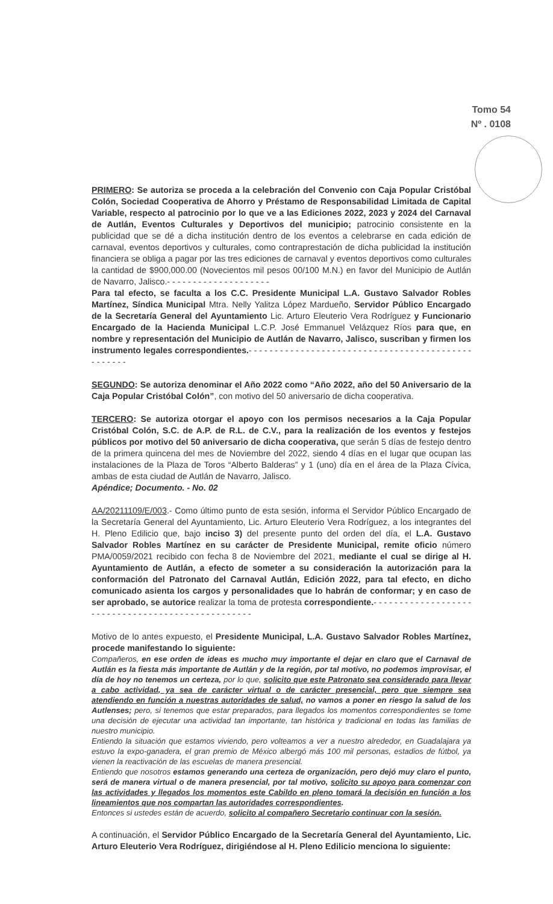Tomo 54
Nº . 0108
PRIMERO: Se autoriza se proceda a la celebración del Convenio con Caja Popular Cristóbal Colón, Sociedad Cooperativa de Ahorro y Préstamo de Responsabilidad Limitada de Capital Variable, respecto al patrocinio por lo que ve a las Ediciones 2022, 2023 y 2024 del Carnaval de Autlán, Eventos Culturales y Deportivos del municipio; patrocinio consistente en la publicidad que se dé a dicha institución dentro de los eventos a celebrarse en cada edición de carnaval, eventos deportivos y culturales, como contraprestación de dicha publicidad la institución financiera se obliga a pagar por las tres ediciones de carnaval y eventos deportivos como culturales la cantidad de $900,000.00 (Novecientos mil pesos 00/100 M.N.) en favor del Municipio de Autlán de Navarro, Jalisco.- - - - - - - - - - - - - - - - - - - -
Para tal efecto, se faculta a los C.C. Presidente Municipal L.A. Gustavo Salvador Robles Martínez, Síndica Municipal Mtra. Nelly Yalitza López Mardueño, Servidor Público Encargado de la Secretaría General del Ayuntamiento Lic. Arturo Eleuterio Vera Rodríguez y Funcionario Encargado de la Hacienda Municipal L.C.P. José Emmanuel Velázquez Ríos para que, en nombre y representación del Municipio de Autlán de Navarro, Jalisco, suscriban y firmen los instrumento legales correspondientes.- - - - - - - - - - - - - - - - - - - - - - - - - - - - - - - - - - - - - - - - - - - - - - - - - -
SEGUNDO: Se autoriza denominar el Año 2022 como “Año 2022, año del 50 Aniversario de la Caja Popular Cristóbal Colón”, con motivo del 50 aniversario de dicha cooperativa.
TERCERO: Se autoriza otorgar el apoyo con los permisos necesarios a la Caja Popular Cristóbal Colón, S.C. de A.P. de R.L. de C.V., para la realización de los eventos y festejos públicos por motivo del 50 aniversario de dicha cooperativa, que serán 5 días de festejo dentro de la primera quincena del mes de Noviembre del 2022, siendo 4 días en el lugar que ocupan las instalaciones de la Plaza de Toros “Alberto Balderas” y 1 (uno) día en el área de la Plaza Cívica, ambas de esta ciudad de Autlán de Navarro, Jalisco.
Apéndice; Documento. - No. 02
AA/20211109/E/003.- Como último punto de esta sesión, informa el Servidor Público Encargado de la Secretaría General del Ayuntamiento, Lic. Arturo Eleuterio Vera Rodríguez, a los integrantes del H. Pleno Edilicio que, bajo inciso 3) del presente punto del orden del día, el L.A. Gustavo Salvador Robles Martínez en su carácter de Presidente Municipal, remite oficio número PMA/0059/2021 recibido con fecha 8 de Noviembre del 2021, mediante el cual se dirige al H. Ayuntamiento de Autlán, a efecto de someter a su consideración la autorización para la conformación del Patronato del Carnaval Autlán, Edición 2022, para tal efecto, en dicho comunicado asienta los cargos y personalidades que lo habrán de conformar; y en caso de ser aprobado, se autorice realizar la toma de protesta correspondiente.- - - - - - - - - - - - - - - - - - - - - - - - - - - - - - - - - - - - - - - - - - - - - - - - - -
Motivo de lo antes expuesto, el Presidente Municipal, L.A. Gustavo Salvador Robles Martínez, procede manifestando lo siguiente:
Compañeros, en ese orden de ideas es mucho muy importante el dejar en claro que el Carnaval de Autlán es la fiesta más importante de Autlán y de la región, por tal motivo, no podemos improvisar, el día de hoy no tenemos un certeza, por lo que, solicito que este Patronato sea considerado para llevar a cabo actividad, ya sea de carácter virtual o de carácter presencial, pero que siempre sea atendiendo en función a nuestras autoridades de salud, no vamos a poner en riesgo la salud de los Autlenses; pero, si tenemos que estar preparados, para llegados los momentos correspondientes se tome una decisión de ejecutar una actividad tan importante, tan histórica y tradicional en todas las familias de nuestro municipio.
Entiendo la situación que estamos viviendo, pero volteamos a ver a nuestro alrededor, en Guadalajara ya estuvo la expo-ganadera, el gran premio de México albergó más 100 mil personas, estadios de fútbol, ya vienen la reactivación de las escuelas de manera presencial.
Entiendo que nosotros estamos generando una certeza de organización, pero dejó muy claro el punto, será de manera virtual o de manera presencial, por tal motivo, solicito su apoyo para comenzar con las actividades y llegados los momentos este Cabildo en pleno tomará la decisión en función a los lineamientos que nos compartan las autoridades correspondientes.
Entonces si ustedes están de acuerdo, solicito al compañero Secretario continuar con la sesión.
A continuación, el Servidor Público Encargado de la Secretaría General del Ayuntamiento, Lic. Arturo Eleuterio Vera Rodríguez, dirigiéndose al H. Pleno Edilicio menciona lo siguiente: